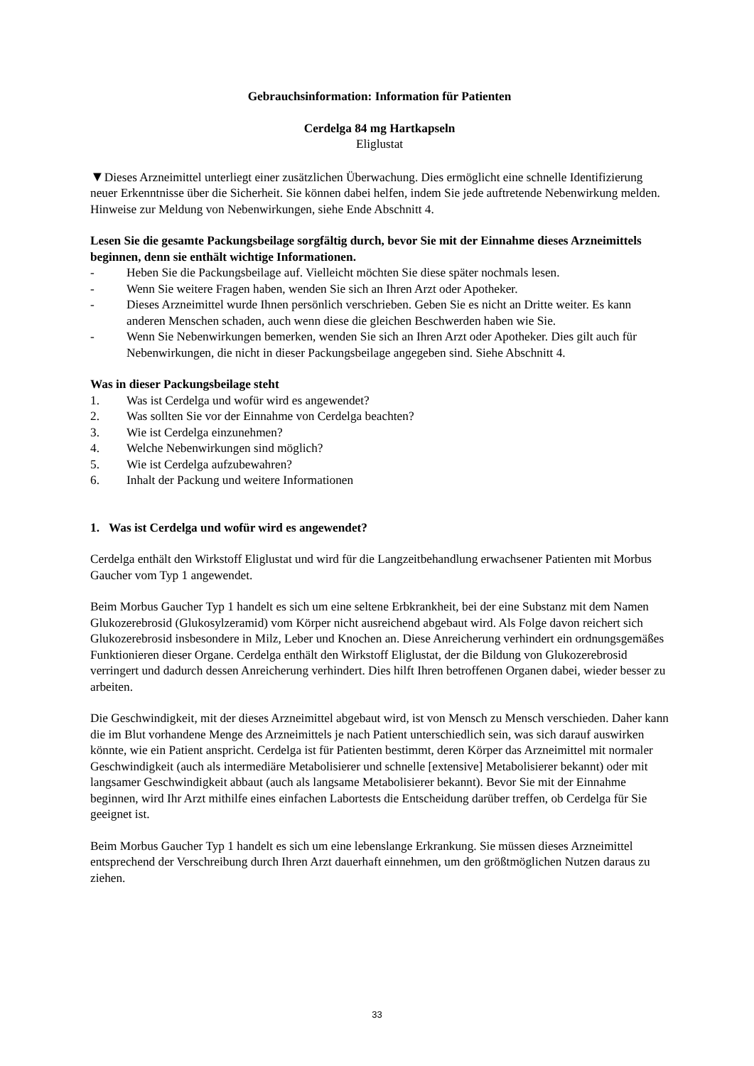Gebrauchsinformation: Information für Patienten
Cerdelga 84 mg Hartkapseln
Eliglustat
▼Dieses Arzneimittel unterliegt einer zusätzlichen Überwachung. Dies ermöglicht eine schnelle Identifizierung neuer Erkenntnisse über die Sicherheit. Sie können dabei helfen, indem Sie jede auftretende Nebenwirkung melden. Hinweise zur Meldung von Nebenwirkungen, siehe Ende Abschnitt 4.
Lesen Sie die gesamte Packungsbeilage sorgfältig durch, bevor Sie mit der Einnahme dieses Arzneimittels beginnen, denn sie enthält wichtige Informationen.
- Heben Sie die Packungsbeilage auf. Vielleicht möchten Sie diese später nochmals lesen.
- Wenn Sie weitere Fragen haben, wenden Sie sich an Ihren Arzt oder Apotheker.
- Dieses Arzneimittel wurde Ihnen persönlich verschrieben. Geben Sie es nicht an Dritte weiter. Es kann anderen Menschen schaden, auch wenn diese die gleichen Beschwerden haben wie Sie.
- Wenn Sie Nebenwirkungen bemerken, wenden Sie sich an Ihren Arzt oder Apotheker. Dies gilt auch für Nebenwirkungen, die nicht in dieser Packungsbeilage angegeben sind. Siehe Abschnitt 4.
Was in dieser Packungsbeilage steht
1. Was ist Cerdelga und wofür wird es angewendet?
2. Was sollten Sie vor der Einnahme von Cerdelga beachten?
3. Wie ist Cerdelga einzunehmen?
4. Welche Nebenwirkungen sind möglich?
5. Wie ist Cerdelga aufzubewahren?
6. Inhalt der Packung und weitere Informationen
1. Was ist Cerdelga und wofür wird es angewendet?
Cerdelga enthält den Wirkstoff Eliglustat und wird für die Langzeitbehandlung erwachsener Patienten mit Morbus Gaucher vom Typ 1 angewendet.
Beim Morbus Gaucher Typ 1 handelt es sich um eine seltene Erbkrankheit, bei der eine Substanz mit dem Namen Glukozerebrosid (Glukosylzeramid) vom Körper nicht ausreichend abgebaut wird. Als Folge davon reichert sich Glukozerebrosid insbesondere in Milz, Leber und Knochen an. Diese Anreicherung verhindert ein ordnungsgemäßes Funktionieren dieser Organe. Cerdelga enthält den Wirkstoff Eliglustat, der die Bildung von Glukozerebrosid verringert und dadurch dessen Anreicherung verhindert. Dies hilft Ihren betroffenen Organen dabei, wieder besser zu arbeiten.
Die Geschwindigkeit, mit der dieses Arzneimittel abgebaut wird, ist von Mensch zu Mensch verschieden. Daher kann die im Blut vorhandene Menge des Arzneimittels je nach Patient unterschiedlich sein, was sich darauf auswirken könnte, wie ein Patient anspricht. Cerdelga ist für Patienten bestimmt, deren Körper das Arzneimittel mit normaler Geschwindigkeit (auch als intermediäre Metabolisierer und schnelle [extensive] Metabolisierer bekannt) oder mit langsamer Geschwindigkeit abbaut (auch als langsame Metabolisierer bekannt). Bevor Sie mit der Einnahme beginnen, wird Ihr Arzt mithilfe eines einfachen Labortests die Entscheidung darüber treffen, ob Cerdelga für Sie geeignet ist.
Beim Morbus Gaucher Typ 1 handelt es sich um eine lebenslange Erkrankung. Sie müssen dieses Arzneimittel entsprechend der Verschreibung durch Ihren Arzt dauerhaft einnehmen, um den größtmöglichen Nutzen daraus zu ziehen.
33